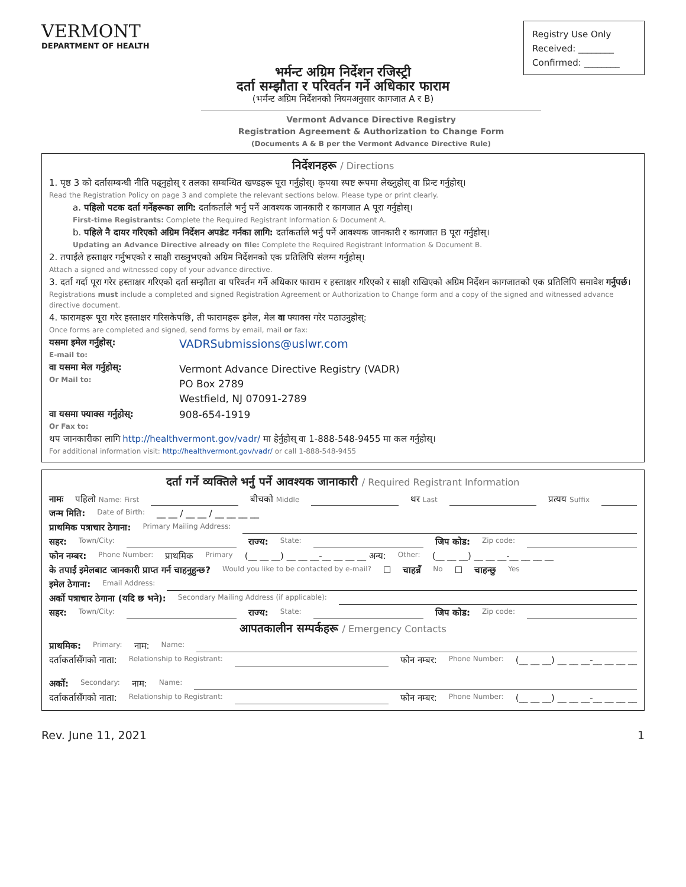VERMONT
DEPARTMENT OF HEALTH
Registry Use Only
Received: ________
Confirmed: ________
भर्मन्ट अग्रिम निर्देशन रजिस्ट्री
दर्ता सम्झौता र परिवर्तन गर्ने अधिकार फाराम
(भर्मन्ट अग्रिम निर्देशनको नियमअनुसार कागजात A र B)
Vermont Advance Directive Registry
Registration Agreement & Authorization to Change Form
(Documents A & B per the Vermont Advance Directive Rule)
निर्देशनहरू / Directions
1. पृष्ठ 3 को दर्तासम्बन्धी नीति पढ्नुहोस् र तलका सम्बन्धित खण्डहरू पूरा गर्नुहोस्। कृपया स्पष्ट रूपमा लेख्नुहोस् वा प्रिन्ट गर्नुहोस्।
Read the Registration Policy on page 3 and complete the relevant sections below. Please type or print clearly.
a. पहिलो पटक दर्ता गर्नेहरूका लागि: दर्ताकर्ताले भर्नु पर्ने आवश्यक जानकारी र कागजात A पूरा गर्नुहोस्।
First-time Registrants: Complete the Required Registrant Information & Document A.
b. पहिले नै दायर गरिएको अग्रिम निर्देशन अपडेट गर्नका लागि: दर्ताकर्ताले भर्नु पर्ने आवश्यक जानकारी र कागजात B पूरा गर्नुहोस्।
Updating an Advance Directive already on file: Complete the Required Registrant Information & Document B.
2. तपाईंले हस्ताक्षर गर्नुभएको र साक्षी राख्नुभएको अग्रिम निर्देशनको एक प्रतिलिपि संलग्न गर्नुहोस्।
Attach a signed and witnessed copy of your advance directive.
3. दर्ता गर्दा पूरा गरेर हस्ताक्षर गरिएको दर्ता सम्झौता वा परिवर्तन गर्ने अधिकार फाराम र हस्ताक्षर गरिएको र साक्षी राखिएको अग्रिम निर्देशन कागजातको एक प्रतिलिपि समावेश गर्नुपर्छ।
Registrations must include a completed and signed Registration Agreement or Authorization to Change form and a copy of the signed and witnessed advance directive document.
4. फारामहरू पूरा गरेर हस्ताक्षर गरिसकेपछि, ती फारामहरू इमेल, मेल वा फ्याक्स गरेर पठाउनुहोस्:
Once forms are completed and signed, send forms by email, mail or fax:
यसमा इमेल गर्नुहोस्:
E-mail to:
VADRSubmissions@uslwr.com
वा यसमा मेल गर्नुहोस्:
Or Mail to:
Vermont Advance Directive Registry (VADR)
PO Box 2789
Westfield, NJ 07091-2789
वा यसमा फ्याक्स गर्नुहोस्:
Or Fax to:
908-654-1919
थप जानकारीका लागि http://healthvermont.gov/vadr/ मा हेर्नुहोस् वा 1-888-548-9455 मा कल गर्नुहोस्।
For additional information visit: http://healthvermont.gov/vadr/ or call 1-888-548-9455
दर्ता गर्ने व्यक्तिले भर्नु पर्ने आवश्यक जानाकारी / Required Registrant Information
नामः पहिलो Name: First बीचको Middle थर Last प्रत्यय Suffix
जन्म मिति: Date of Birth: __ __ / __ __ / __ __ __ __
प्राथमिक पत्राचार ठेगाना: Primary Mailing Address:
सहर: Town/City: राज्य: State: जिप कोड: Zip code:
फोन नम्बर: Phone Number: प्राथमिक Primary (__ __ __) __ __ __-__ __ __ __ अन्य: Other: (__ __ __) __ __ __-__ __ __ __
के तपाईं इमेलबाट जानकारी प्राप्त गर्न चाहनुहुन्छ? Would you like to be contacted by e-mail? ☐ चाहन्नँ No ☐ चाहन्छु Yes
इमेल ठेगाना: Email Address:
अर्को पत्राचार ठेगाना (यदि छ भने): Secondary Mailing Address (if applicable):
सहर: Town/City: राज्य: State: जिप कोड: Zip code:
आपतकालीन सम्पर्कहरू / Emergency Contacts
प्राथमिक: Primary: नाम: Name:
दर्ताकर्तासँगको नाता: Relationship to Registrant: फोन नम्बर: Phone Number: (__ __ __) __ __ __-__ __ __ __
अर्को: Secondary: नाम: Name:
दर्ताकर्तासँगको नाता: Relationship to Registrant: फोन नम्बर: Phone Number: (__ __ __) __ __ __-__ __ __ __
Rev. June 11, 2021 1